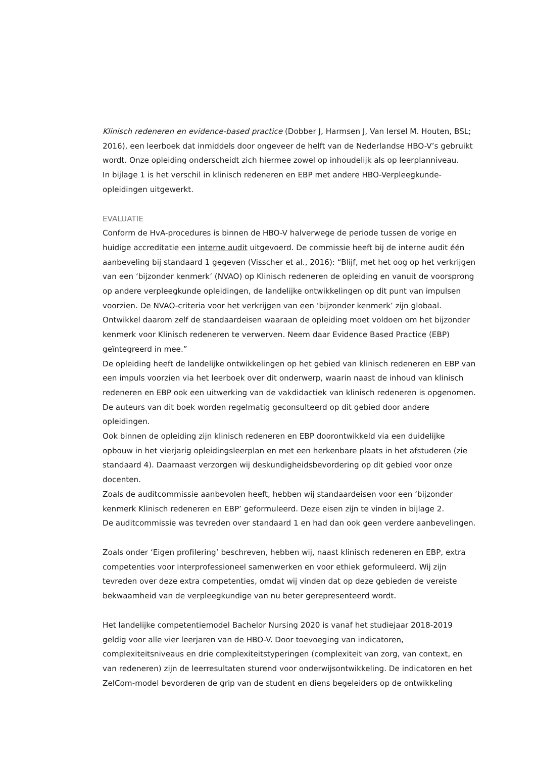Klinisch redeneren en evidence-based practice (Dobber J, Harmsen J, Van Iersel M. Houten, BSL; 2016), een leerboek dat inmiddels door ongeveer de helft van de Nederlandse HBO-V’s gebruikt wordt. Onze opleiding onderscheidt zich hiermee zowel op inhoudelijk als op leerplanniveau.
In bijlage 1 is het verschil in klinisch redeneren en EBP met andere HBO-Verpleegkunde-opleidingen uitgewerkt.
EVALUATIE
Conform de HvA-procedures is binnen de HBO-V halverwege de periode tussen de vorige en huidige accreditatie een interne audit uitgevoerd. De commissie heeft bij de interne audit één aanbeveling bij standaard 1 gegeven (Visscher et al., 2016): “Blijf, met het oog op het verkrijgen van een ‘bijzonder kenmerk’ (NVAO) op Klinisch redeneren de opleiding en vanuit de voorsprong op andere verpleegkunde opleidingen, de landelijke ontwikkelingen op dit punt van impulsen voorzien. De NVAO-criteria voor het verkrijgen van een ‘bijzonder kenmerk’ zijn globaal. Ontwikkel daarom zelf de standaardeisen waaraan de opleiding moet voldoen om het bijzonder kenmerk voor Klinisch redeneren te verwerven. Neem daar Evidence Based Practice (EBP) geïntegreerd in mee.”
De opleiding heeft de landelijke ontwikkelingen op het gebied van klinisch redeneren en EBP van een impuls voorzien via het leerboek over dit onderwerp, waarin naast de inhoud van klinisch redeneren en EBP ook een uitwerking van de vakdidactiek van klinisch redeneren is opgenomen. De auteurs van dit boek worden regelmatig geconsulteerd op dit gebied door andere opleidingen.
Ook binnen de opleiding zijn klinisch redeneren en EBP doorontwikkeld via een duidelijke opbouw in het vierjarig opleidingsleerplan en met een herkenbare plaats in het afstuderen (zie standaard 4). Daarnaast verzorgen wij deskundigheidsbevordering op dit gebied voor onze docenten.
Zoals de auditcommissie aanbevolen heeft, hebben wij standaardeisen voor een ‘bijzonder kenmerk Klinisch redeneren en EBP’ geformuleerd. Deze eisen zijn te vinden in bijlage 2.
De auditcommissie was tevreden over standaard 1 en had dan ook geen verdere aanbevelingen.
Zoals onder ‘Eigen profilering’ beschreven, hebben wij, naast klinisch redeneren en EBP, extra competenties voor interprofessioneel samenwerken en voor ethiek geformuleerd. Wij zijn tevreden over deze extra competenties, omdat wij vinden dat op deze gebieden de vereiste bekwaamheid van de verpleegkundige van nu beter gerepresenteerd wordt.
Het landelijke competentiemodel Bachelor Nursing 2020 is vanaf het studiejaar 2018-2019 geldig voor alle vier leerjaren van de HBO-V. Door toevoeging van indicatoren, complexiteitsniveaus en drie complexiteitstyperingen (complexiteit van zorg, van context, en van redeneren) zijn de leerresultaten sturend voor onderwijsontwikkeling. De indicatoren en het ZelCom-model bevorderen de grip van de student en diens begeleiders op de ontwikkeling